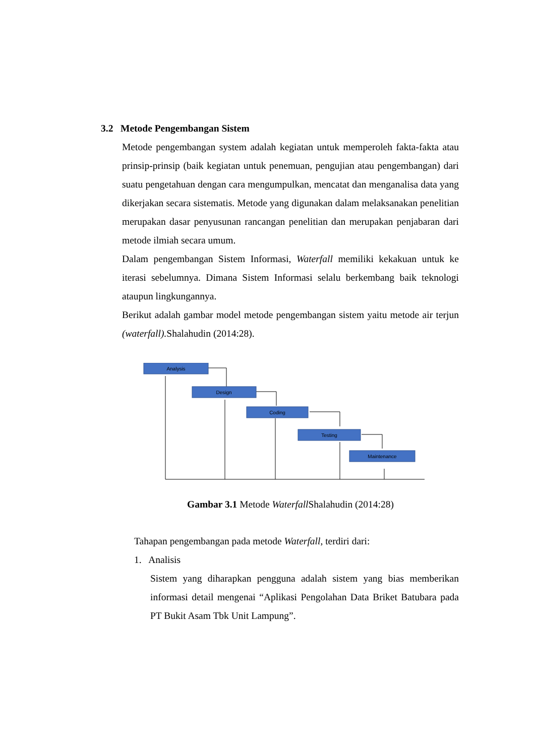3.2 Metode Pengembangan Sistem
Metode pengembangan system adalah kegiatan untuk memperoleh fakta-fakta atau prinsip-prinsip (baik kegiatan untuk penemuan, pengujian atau pengembangan) dari suatu pengetahuan dengan cara mengumpulkan, mencatat dan menganalisa data yang dikerjakan secara sistematis. Metode yang digunakan dalam melaksanakan penelitian merupakan dasar penyusunan rancangan penelitian dan merupakan penjabaran dari metode ilmiah secara umum.
Dalam pengembangan Sistem Informasi, Waterfall memiliki kekakuan untuk ke iterasi sebelumnya. Dimana Sistem Informasi selalu berkembang baik teknologi ataupun lingkungannya.
Berikut adalah gambar model metode pengembangan sistem yaitu metode air terjun (waterfall). Shalahudin (2014:28).
Analysis
Design
Coding
Testing
Maintenance
Gambar 3.1 Metode Waterfall Shalahudin (2014:28)
Tahapan pengembangan pada metode Waterfall, terdiri dari:
1. Analisis
Sistem yang diharapkan pengguna adalah sistem yang bias memberikan informasi detail mengenai “Aplikasi Pengolahan Data Briket Batubara pada PT Bukit Asam Tbk Unit Lampung”.